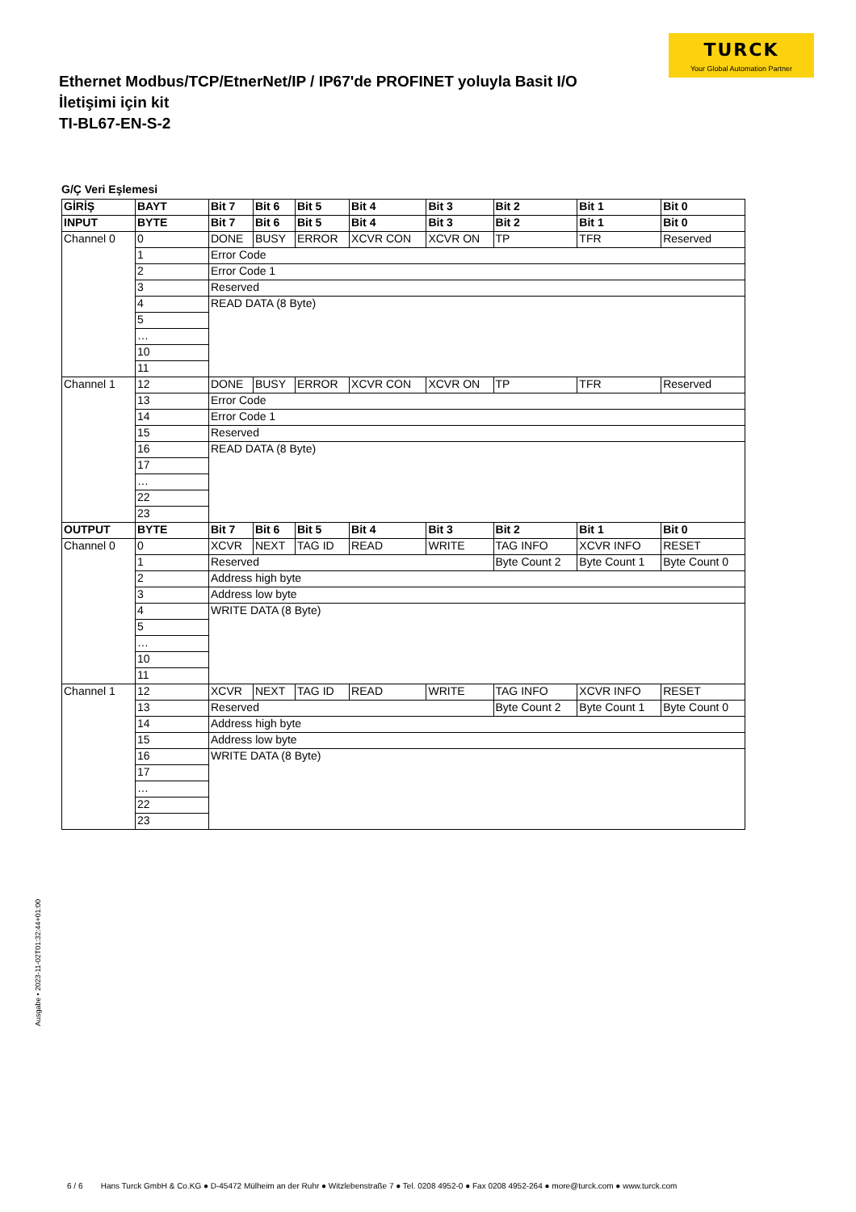TURCK
Your Global Automation Partner
Ethernet Modbus/TCP/EtnerNet/IP / IP67'de PROFINET yoluyla Basit I/O İletişimi için kit
TI-BL67-EN-S-2
G/Ç Veri Eşlemesi
| GİRİŞ | BAYT | Bit 7 | Bit 6 | Bit 5 | Bit 4 | Bit 3 | Bit 2 | Bit 1 | Bit 0 |
| --- | --- | --- | --- | --- | --- | --- | --- | --- | --- |
| INPUT | BYTE | Bit 7 | Bit 6 | Bit 5 | Bit 4 | Bit 3 | Bit 2 | Bit 1 | Bit 0 |
| Channel 0 | 0 | DONE | BUSY | ERROR | XCVR CON | XCVR ON | TP | TFR | Reserved |
| | 1 | Error Code | | | | | | | |
| | 2 | Error Code 1 | | | | | | | |
| | 3 | Reserved | | | | | | | |
| | 4 | READ DATA (8 Byte) | | | | | | | |
| | 5 | | | | | | | | |
| | … | | | | | | | | |
| | 10 | | | | | | | | |
| | 11 | | | | | | | | |
| Channel 1 | 12 | DONE | BUSY | ERROR | XCVR CON | XCVR ON | TP | TFR | Reserved |
| | 13 | Error Code | | | | | | | |
| | 14 | Error Code 1 | | | | | | | |
| | 15 | Reserved | | | | | | | |
| | 16 | READ DATA (8 Byte) | | | | | | | |
| | 17 | | | | | | | | |
| | … | | | | | | | | |
| | 22 | | | | | | | | |
| | 23 | | | | | | | | |
| OUTPUT | BYTE | Bit 7 | Bit 6 | Bit 5 | Bit 4 | Bit 3 | Bit 2 | Bit 1 | Bit 0 |
| Channel 0 | 0 | XCVR | NEXT | TAG ID | READ | WRITE | TAG INFO | XCVR INFO | RESET |
| | 1 | Reserved | | | | | Byte Count 2 | Byte Count 1 | Byte Count 0 |
| | 2 | Address high byte | | | | | | | |
| | 3 | Address low byte | | | | | | | |
| | 4 | WRITE DATA (8 Byte) | | | | | | | |
| | 5 | | | | | | | | |
| | … | | | | | | | | |
| | 10 | | | | | | | | |
| | 11 | | | | | | | | |
| Channel 1 | 12 | XCVR | NEXT | TAG ID | READ | WRITE | TAG INFO | XCVR INFO | RESET |
| | 13 | Reserved | | | | | Byte Count 2 | Byte Count 1 | Byte Count 0 |
| | 14 | Address high byte | | | | | | | |
| | 15 | Address low byte | | | | | | | |
| | 16 | WRITE DATA (8 Byte) | | | | | | | |
| | 17 | | | | | | | | |
| | … | | | | | | | | |
| | 22 | | | | | | | | |
| | 23 | | | | | | | | |
Ausgabe • 2023-11-02T01:32:44+01:00
6 / 6 Hans Turck GmbH & Co.KG ● D-45472 Mülheim an der Ruhr ● Witzlebenstraße 7 ● Tel. 0208 4952-0 ● Fax 0208 4952-264 ● more@turck.com ● www.turck.com